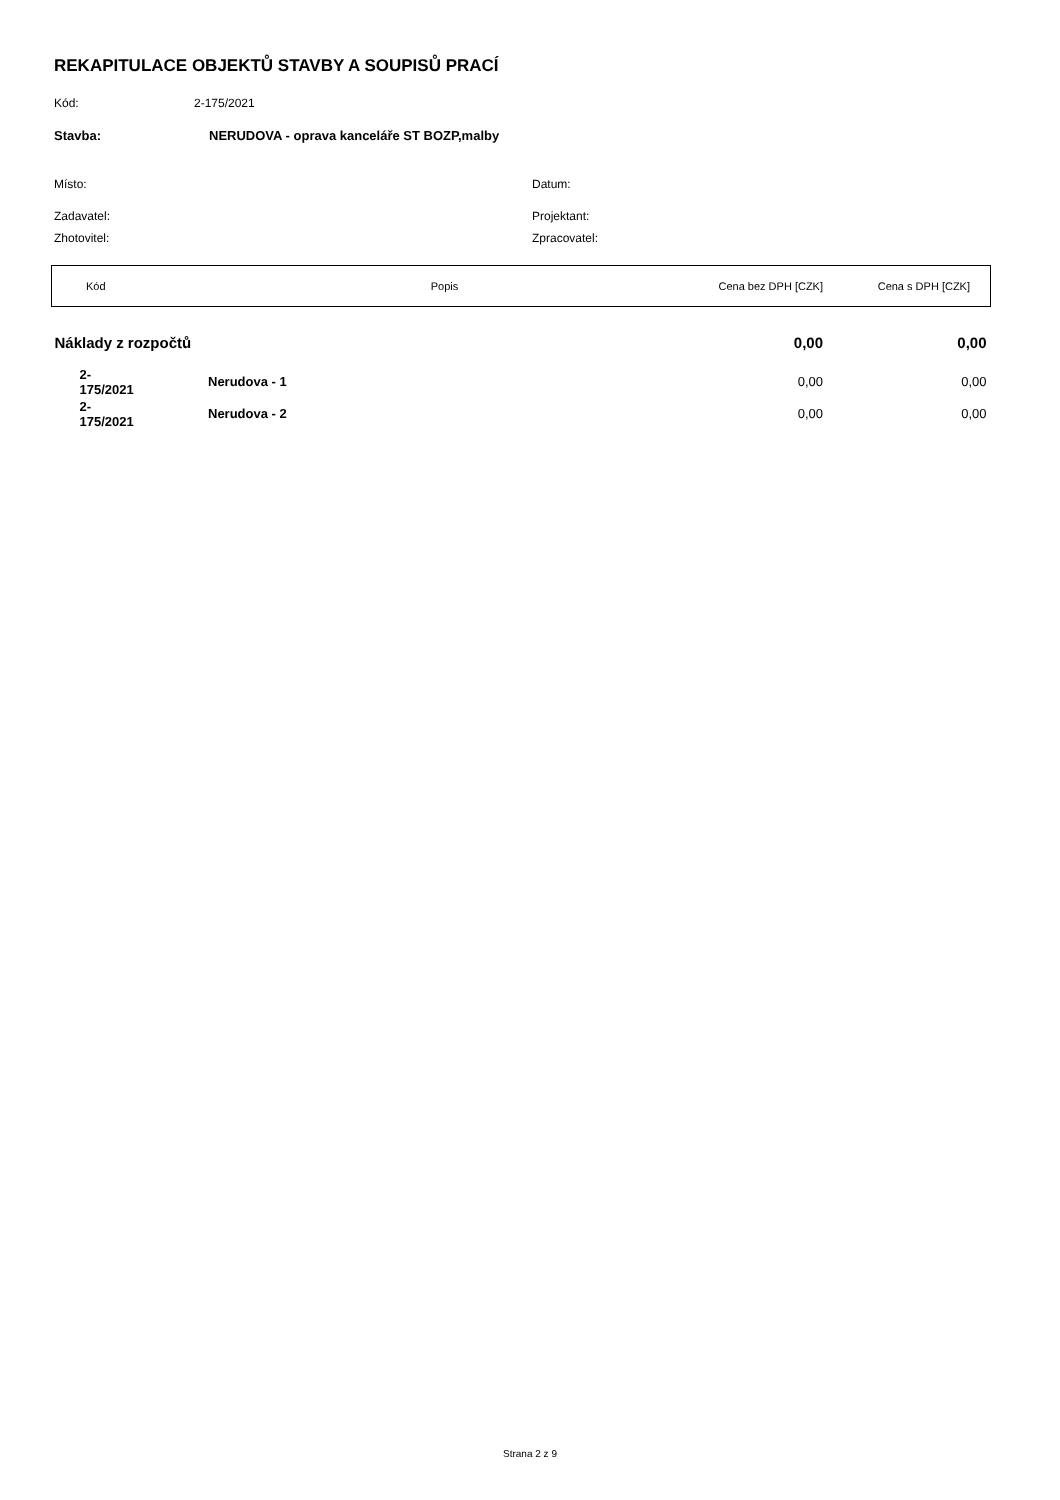REKAPITULACE OBJEKTŮ STAVBY A SOUPISŮ PRACÍ
Kód: 2-175/2021
Stavba: NERUDOVA - oprava kanceláře ST BOZP,malby
Místo: Datum:
Zadavatel: Projektant:
Zhotovitel: Zpracovatel:
| Kód | Popis | Cena bez DPH [CZK] | Cena s DPH [CZK] |
| Náklady z rozpočtů | | 0,00 | 0,00 |
| 2- 175/2021 | Nerudova - 1 | 0,00 | 0,00 |
| 2- 175/2021 | Nerudova - 2 | 0,00 | 0,00 |
Strana 2 z 9